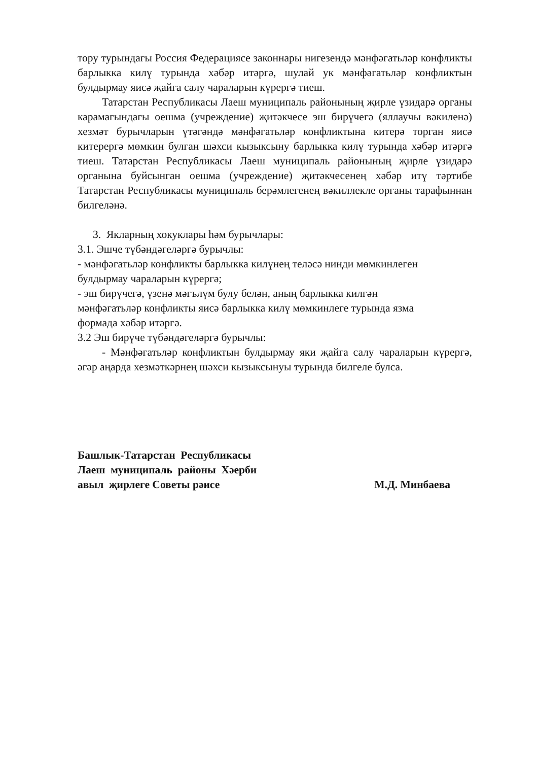тору турындагы Россия Федерациясе законнары нигезендә мәнфәгатьләр конфликты барлыкка килү турында хәбәр итәргә, шулай ук мәнфәгатьләр конфликтын булдырмау яисә җайга салу чараларын күрергә тиеш.
Татарстан Республикасы Лаеш муниципаль районының җирле үзидарә органы карамагындагы оешма (учреждение) җитәкчесе эш бирүчегә (яллаучы вәкиленә) хезмәт бурычларын үтәгәндә мәнфәгатьләр конфликтына китерә торган яисә китерергә мөмкин булган шәхси кызыксыну барлыкка килү турында хәбәр итәргә тиеш. Татарстан Республикасы Лаеш муниципаль районының җирле үзидарә органына буйсынган оешма (учреждение) җитәкчесенең хәбәр итү тәртибе Татарстан Республикасы муниципаль берәмлегенең вәкиллекле органы тарафыннан билгеләнә.
3. Якларның хокуклары һәм бурычлары:
3.1. Эшче түбәндәгеләргә бурычлы:
- мәнфәгатьләр конфликты барлыкка килүнең теләсә нинди мөмкинлеген
булдырмау чараларын күрергә;
- эш бирүчегә, үзенә мәгълүм булу белән, аның барлыкка килгән
мәнфәгатьләр конфликты яисә барлыкка килү мөмкинлеге турында язма
формада хәбәр итәргә.
3.2 Эш бирүче түбәндәгеләргә бурычлы:
- Мәнфәгатьләр конфликтын булдырмау яки җайга салу чараларын күрергә, әгәр аңарда хезмәткәрнең шәхси кызыксынуы турында билгеле булса.
Башлык-Татарстан Республикасы
Лаеш муниципаль районы Хәерби
авыл җирлеге Советы рәисе М.Д. Минбаева